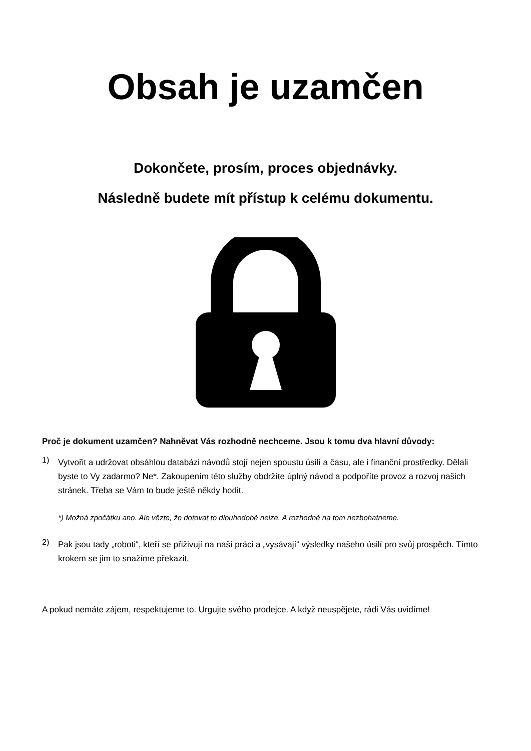Obsah je uzamčen
Dokončete, prosím, proces objednávky.
Následně budete mít přístup k celému dokumentu.
Proč je dokument uzamčen? Nahněvat Vás rozhodně nechceme. Jsou k tomu dva hlavní důvody:
1)
Vytvořit a udržovat obsáhlou databázi návodů stojí nejen spoustu úsilí a času, ale i finanční prostředky. Dělali byste to Vy zadarmo? Ne*. Zakoupením této služby obdržíte úplný návod a podpoříte provoz a rozvoj našich stránek. Třeba se Vám to bude ještě někdy hodit.
*) Možná zpočátku ano. Ale vězte, že dotovat to dlouhodobě nelze. A rozhodně na tom nezbohatneme.
2)
Pak jsou tady „roboti“, kteří se přiživují na naší práci a „vysávají“ výsledky našeho úsilí pro svůj prospěch. Tímto krokem se jim to snažíme překazit.
A pokud nemáte zájem, respektujeme to. Urgujte svého prodejce. A když neuspějete, rádi Vás uvidíme!